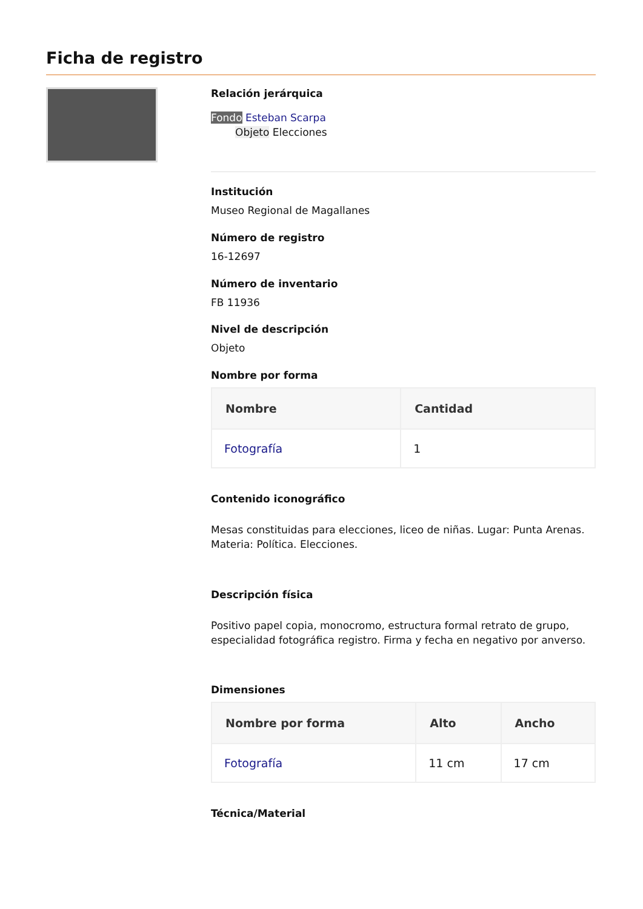Ficha de registro
Relación jerárquica
Fondo Esteban Scarpa
Objeto Elecciones
Institución
Museo Regional de Magallanes
Número de registro
16-12697
Número de inventario
FB 11936
Nivel de descripción
Objeto
Nombre por forma
| Nombre | Cantidad |
| --- | --- |
| Fotografía | 1 |
Contenido iconográfico
Mesas constituidas para elecciones, liceo de niñas. Lugar: Punta Arenas. Materia: Política. Elecciones.
Descripción física
Positivo papel copia, monocromo, estructura formal retrato de grupo, especialidad fotográfica registro. Firma y fecha en negativo por anverso.
Dimensiones
| Nombre por forma | Alto | Ancho |
| --- | --- | --- |
| Fotografía | 11 cm | 17 cm |
Técnica/Material